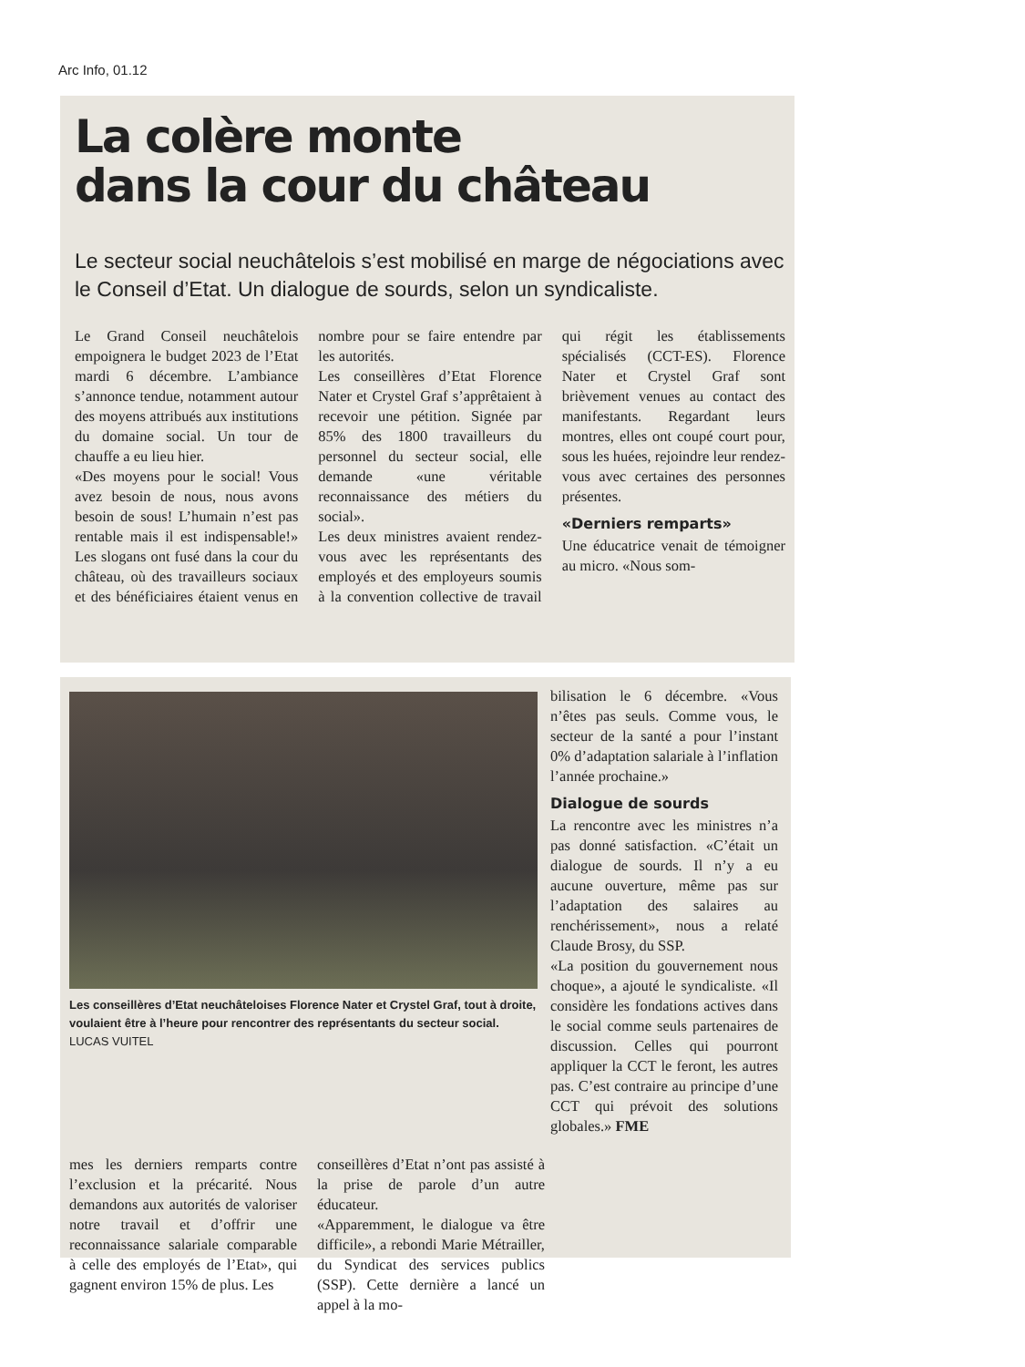Arc Info, 01.12
La colère monte
dans la cour du château
Le secteur social neuchâtelois s’est mobilisé en marge de négociations avec le Conseil d’Etat. Un dialogue de sourds, selon un syndicaliste.
Le Grand Conseil neuchâtelois empoignera le budget 2023 de l’Etat mardi 6 décembre. L’ambiance s’annonce tendue, notamment autour des moyens attribués aux institutions du domaine social. Un tour de chauffe a eu lieu hier.
«Des moyens pour le social! Vous avez besoin de nous, nous avons besoin de sous! L’humain n’est pas rentable mais il est indispensable!» Les slogans ont fusé dans la cour du château, où des travailleurs sociaux et des bénéficiaires étaient venus en nombre pour se faire entendre par les autorités.
Les conseillères d’Etat Florence Nater et Crystel Graf s’apprêtaient à recevoir une pétition. Signée par 85% des 1800 travailleurs du personnel du secteur social, elle demande «une véritable reconnaissance des métiers du social».
Les deux ministres avaient rendez-vous avec les représentants des employés et des employeurs soumis à la convention collective de travail qui régit les établissements spécialisés (CCT-ES). Florence Nater et Crystel Graf sont brièvement venues au contact des manifestants. Regardant leurs montres, elles ont coupé court pour, sous les huées, rejoindre leur rendez-vous avec certaines des personnes présentes.
«Derniers remparts»
Une éducatrice venait de témoigner au micro. «Nous som-
Les conseillères d’Etat neuchâteloises Florence Nater et Crystel Graf, tout à droite, voulaient être à l’heure pour rencontrer des représentants du secteur social. LUCAS VUITEL
bilisation le 6 décembre. «Vous n’êtes pas seuls. Comme vous, le secteur de la santé a pour l’instant 0% d’adaptation salariale à l’inflation l’année prochaine.»
Dialogue de sourds
La rencontre avec les ministres n’a pas donné satisfaction. «C’était un dialogue de sourds. Il n’y a eu aucune ouverture, même pas sur l’adaptation des salaires au renchérissement», nous a relaté Claude Brosy, du SSP.
«La position du gouvernement nous choque», a ajouté le syndicaliste. «Il considère les fondations actives dans le social comme seuls partenaires de discussion. Celles qui pourront appliquer la CCT le feront, les autres pas. C’est contraire au principe d’une CCT qui prévoit des solutions globales.» FME
mes les derniers remparts contre l’exclusion et la précarité. Nous demandons aux autorités de valoriser notre travail et d’offrir une reconnaissance salariale comparable à celle des employés de l’Etat», qui gagnent environ 15% de plus. Les
conseillères d’Etat n’ont pas assisté à la prise de parole d’un autre éducateur.
«Apparemment, le dialogue va être difficile», a rebondi Marie Métrailler, du Syndicat des services publics (SSP). Cette dernière a lancé un appel à la mo-